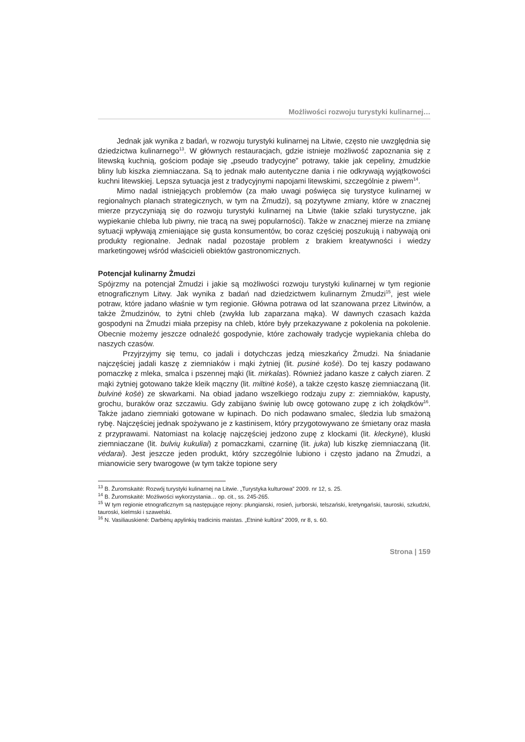Możliwości rozwoju turystyki kulinarnej…
Jednak jak wynika z badań, w rozwoju turystyki kulinarnej na Litwie, często nie uwzględnia się dziedzictwa kulinarnego<sup>13</sup>. W głównych restauracjach, gdzie istnieje możliwość zapoznania się z litewską kuchnią, gościom podaje się „pseudo tradycyjne” potrawy, takie jak cepeliny, żmudzkie bliny lub kiszka ziemniaczana. Są to jednak mało autentyczne dania i nie odkrywają wyjątkowości kuchni litewskiej. Lepsza sytuacja jest z tradycyjnymi napojami litewskimi, szczególnie z piwem<sup>14</sup>.
Mimo nadal istniejących problemów (za mało uwagi poświęca się turystyce kulinarnej w regionalnych planach strategicznych, w tym na Żmudzi), są pozytywne zmiany, które w znacznej mierze przyczyniają się do rozwoju turystyki kulinarnej na Litwie (takie szlaki turystyczne, jak wypiekanie chleba lub piwny, nie tracą na swej popularności). Także w znacznej mierze na zmianę sytuacji wpływają zmieniające się gusta konsumentów, bo coraz częściej poszukują i nabywają oni produkty regionalne. Jednak nadal pozostaje problem z brakiem kreatywności i wiedzy marketingowej wśród właścicieli obiektów gastronomicznych.
Potencjał kulinarny Żmudzi
Spójrzmy na potencjał Żmudzi i jakie są możliwości rozwoju turystyki kulinarnej w tym regionie etnograficznym Litwy. Jak wynika z badań nad dziedzictwem kulinarnym Żmudzi<sup>15</sup>, jest wiele potraw, które jadano właśnie w tym regionie. Główna potrawa od lat szanowana przez Litwinów, a także Żmudzinów, to żytni chleb (zwykła lub zaparzana mąka). W dawnych czasach każda gospodyni na Żmudzi miała przepisy na chleb, które były przekazywane z pokolenia na pokolenie. Obecnie możemy jeszcze odnaleźć gospodynie, które zachowały tradycje wypiekania chleba do naszych czasów.
Przyjrzyjmy się temu, co jadali i dotychczas jedzą mieszkańcy Żmudzi. Na śniadanie najczęściej jadali kaszę z ziemniaków i mąki żytniej (lit. pusinė košė). Do tej kaszy podawano pomaczkę z mleka, smalca i pszennej mąki (lit. mirkalas). Również jadano kasze z całych ziaren. Z mąki żytniej gotowano także kleik mączny (lit. miltinė košė), a także często kaszę ziemniaczaną (lit. bulvinė košė) ze skwarkami. Na obiad jadano wszelkiego rodzaju zupy z: ziemniaków, kapusty, grochu, buraków oraz szczawiu. Gdy zabijano świnię lub owcę gotowano zupę z ich żołądków<sup>16</sup>. Także jadano ziemniaki gotowane w łupinach. Do nich podawano smalec, śledzia lub smażoną rybę. Najczęściej jednak spożywano je z kastinisem, który przygotowywano ze śmietany oraz masła z przyprawami. Natomiast na kolację najczęściej jedzono zupę z klockami (lit. kleckynė), kluski ziemniaczane (lit. bulvių kukuliai) z pomaczkami, czarninę (lit. juka) lub kiszkę ziemniaczaną (lit. vėdarai). Jest jeszcze jeden produkt, który szczególnie lubiono i często jadano na Żmudzi, a mianowicie sery twarogowe (w tym także topione sery
<sup>13</sup> B. Žuromskaitė: Rozwój turystyki kulinarnej na Litwie. „Turystyka kulturowa” 2009. nr 12, s. 25.
<sup>14</sup> B. Žuromskaitė: Możliwości wykorzystania… op. cit., ss. 245-265.
<sup>15</sup> W tym regionie etnograficznym są następujące rejony: płungianski, rosień, jurborski, telszański, kretyngański, tauroski, szkudzki, tauroski, kielmski i szawelski.
<sup>16</sup> N. Vasiliauskienė: Darbėnų apylinkių tradicinis maistas. „Etninė kultūra” 2009, nr 8, s. 60.
Strona | 159